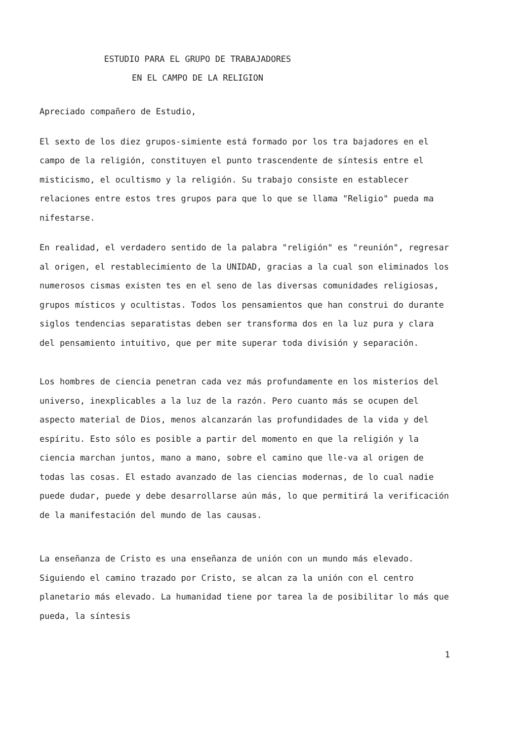ESTUDIO PARA EL GRUPO DE TRABAJADORES
EN EL CAMPO DE LA RELIGION
Apreciado compañero de Estudio,
El sexto de los diez grupos-simiente está formado por los tra bajadores en el campo de la religión, constituyen el punto trascendente de síntesis entre el misticismo, el ocultismo y la religión. Su trabajo consiste en establecer relaciones entre estos tres grupos para que lo que se llama "Religio" pueda ma nifestarse.
En realidad, el verdadero sentido de la palabra "religión" es "reunión", regresar al origen, el restablecimiento de la UNIDAD, gracias a la cual son eliminados los numerosos cismas existen tes en el seno de las diversas comunidades religiosas, grupos místicos y ocultistas. Todos los pensamientos que han construi do durante siglos tendencias separatistas deben ser transforma dos en la luz pura y clara del pensamiento intuitivo, que per mite superar toda división y separación.
Los hombres de ciencia penetran cada vez más profundamente en los misterios del universo, inexplicables a la luz de la razón. Pero cuanto más se ocupen del aspecto material de Dios, menos alcanzarán las profundidades de la vida y del espíritu. Esto sólo es posible a partir del momento en que la religión y la ciencia marchan juntos, mano a mano, sobre el camino que lle-va al origen de todas las cosas. El estado avanzado de las ciencias modernas, de lo cual nadie puede dudar, puede y debe desarrollarse aún más, lo que permitirá la verificación de la manifestación del mundo de las causas.
La enseñanza de Cristo es una enseñanza de unión con un mundo más elevado. Siguiendo el camino trazado por Cristo, se alcan za la unión con el centro planetario más elevado. La humanidad tiene por tarea la de posibilitar lo más que pueda, la síntesis
1